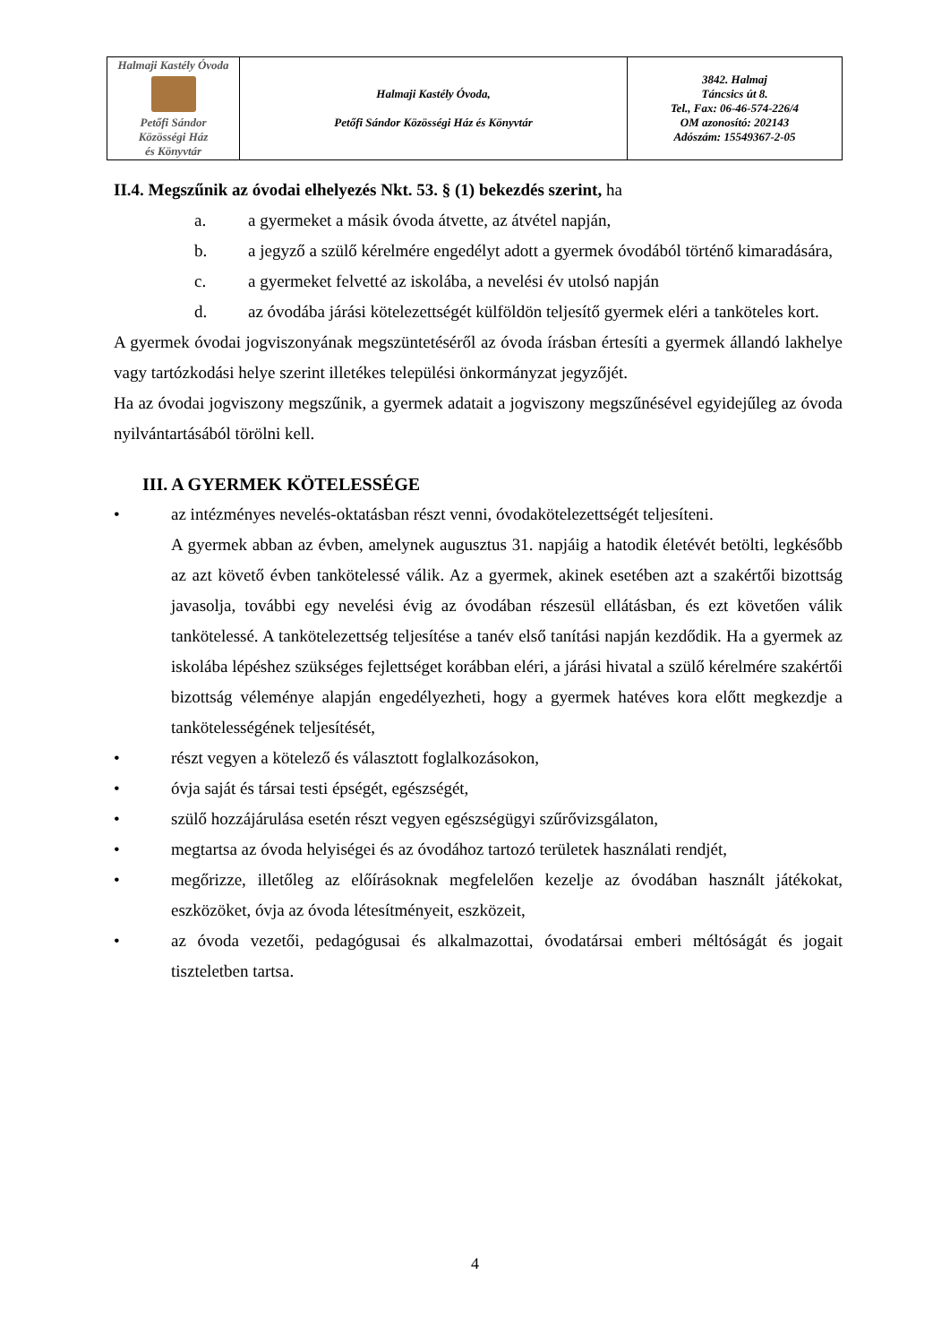| Halmaji Kastély Óvoda Petőfi Sándor Közösségi Ház és Könyvtár | Halmaji Kastély Óvoda, Petőfi Sándor Közösségi Ház és Könyvtár | 3842. Halmaj Táncsics út 8. Tel., Fax: 06-46-574-226/4 OM azonosító: 202143 Adószám: 15549367-2-05 |
II.4. Megszűnik az óvodai elhelyezés Nkt. 53. § (1) bekezdés szerint, ha
a. a gyermeket a másik óvoda átvette, az átvétel napján,
b. a jegyző a szülő kérelmére engedélyt adott a gyermek óvodából történő kimaradására,
c. a gyermeket felvetté az iskolába, a nevelési év utolsó napján
d. az óvodába járási kötelezettségét külföldön teljesítő gyermek eléri a tanköteles kort.
A gyermek óvodai jogviszonyának megszüntetéséről az óvoda írásban értesíti a gyermek állandó lakhelye vagy tartózkodási helye szerint illetékes települési önkormányzat jegyzőjét.
Ha az óvodai jogviszony megszűnik, a gyermek adatait a jogviszony megszűnésével egyidejűleg az óvoda nyilvántartásából törölni kell.
III. A GYERMEK KÖTELESSÉGE
• az intézményes nevelés-oktatásban részt venni, óvodakötelezettségét teljesíteni.
A gyermek abban az évben, amelynek augusztus 31. napjáig a hatodik életévét betölti, legkésőbb az azt követő évben tankötelessé válik. Az a gyermek, akinek esetében azt a szakértői bizottság javasolja, további egy nevelési évig az óvodában részesül ellátásban, és ezt követően válik tankötelessé. A tankötelezettség teljesítése a tanév első tanítási napján kezdődik. Ha a gyermek az iskolába lépéshez szükséges fejlettséget korábban eléri, a járási hivatal a szülő kérelmére szakértői bizottság véleménye alapján engedélyezheti, hogy a gyermek hatéves kora előtt megkezdje a tankötelességének teljesítését,
• részt vegyen a kötelező és választott foglalkozásokon,
• óvja saját és társai testi épségét, egészségét,
• szülő hozzájárulása esetén részt vegyen egészségügyi szűrővizsgálaton,
• megtartsa az óvoda helyiségei és az óvodához tartozó területek használati rendjét,
• megőrizze, illetőleg az előírásoknak megfelelően kezelje az óvodában használt játékokat, eszközöket, óvja az óvoda létesítményeit, eszközeit,
• az óvoda vezetői, pedagógusai és alkalmazottai, óvodatársai emberi méltóságát és jogait tiszteletben tartsa.
4